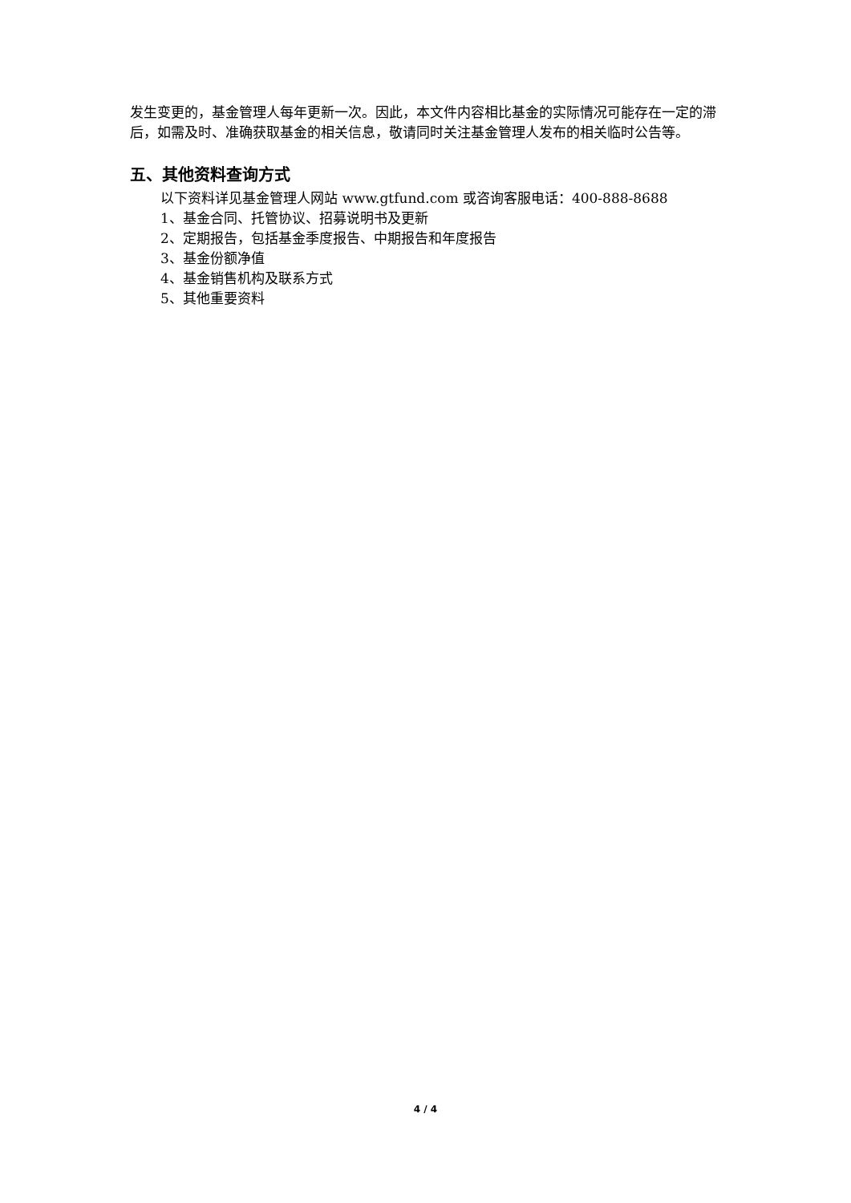发生变更的，基金管理人每年更新一次。因此，本文件内容相比基金的实际情况可能存在一定的滞后，如需及时、准确获取基金的相关信息，敬请同时关注基金管理人发布的相关临时公告等。
五、其他资料查询方式
以下资料详见基金管理人网站 www.gtfund.com 或咨询客服电话：400-888-8688
1、基金合同、托管协议、招募说明书及更新
2、定期报告，包括基金季度报告、中期报告和年度报告
3、基金份额净值
4、基金销售机构及联系方式
5、其他重要资料
4 / 4